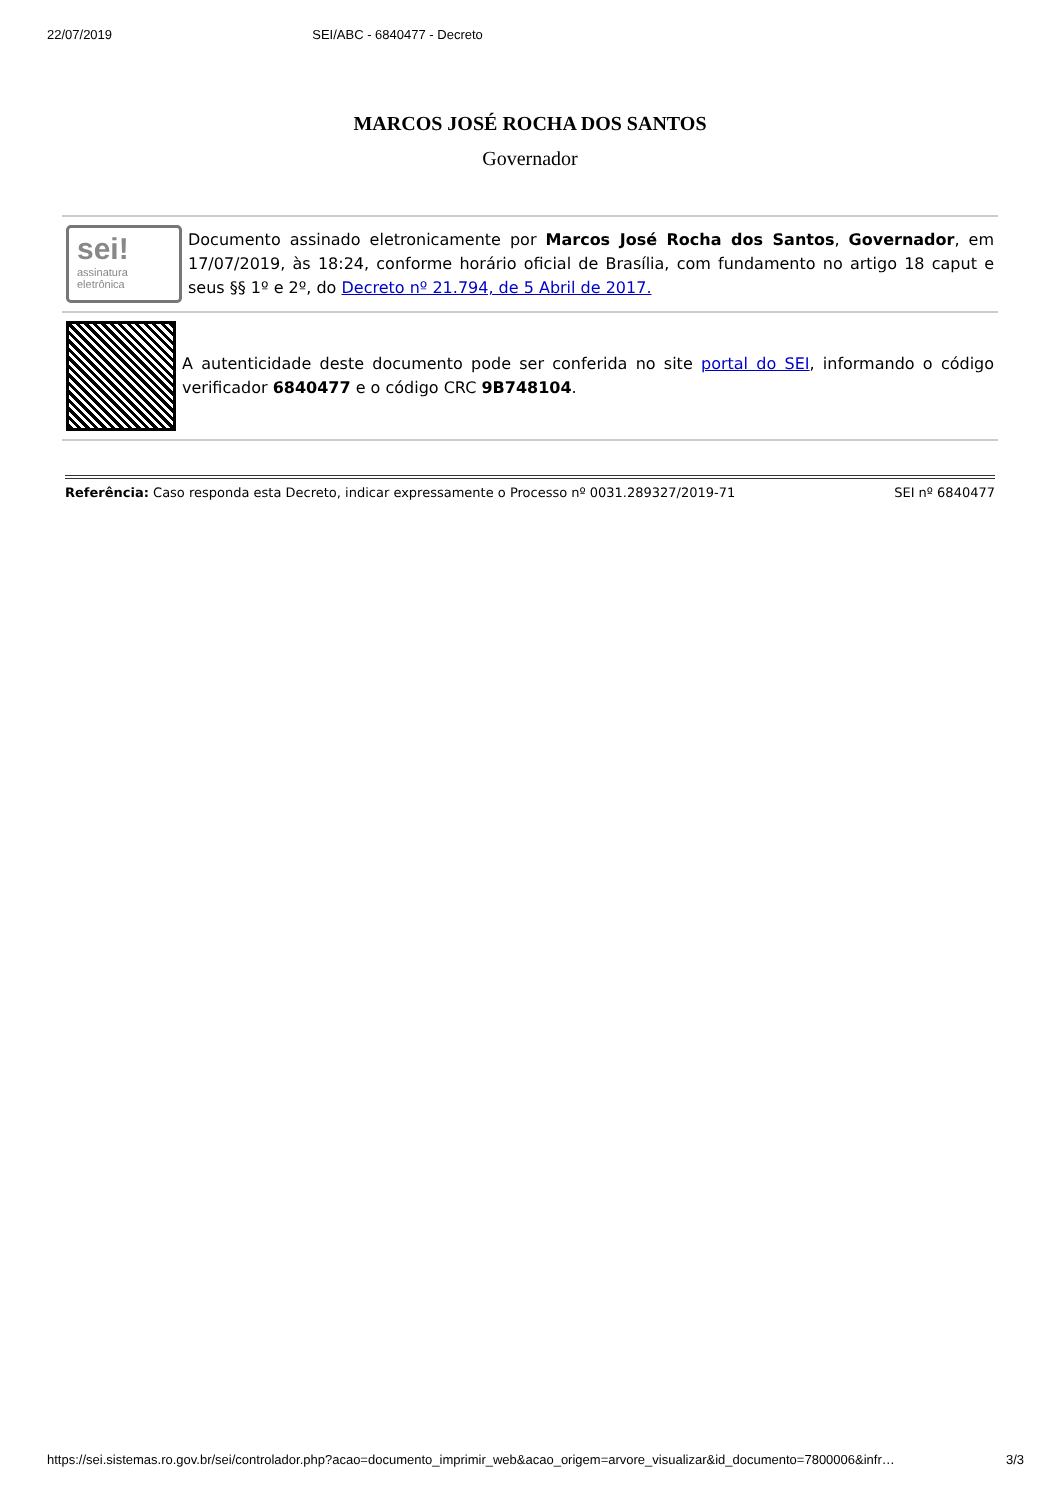22/07/2019 SEI/ABC - 6840477 - Decreto
MARCOS JOSÉ ROCHA DOS SANTOS
Governador
sei!
assinatura
eletrônica
Documento assinado eletronicamente por Marcos José Rocha dos Santos, Governador, em 17/07/2019, às 18:24, conforme horário oficial de Brasília, com fundamento no artigo 18 caput e seus §§ 1º e 2º, do Decreto nº 21.794, de 5 Abril de 2017.
A autenticidade deste documento pode ser conferida no site portal do SEI, informando o código verificador 6840477 e o código CRC 9B748104.
Referência: Caso responda esta Decreto, indicar expressamente o Processo nº 0031.289327/2019-71 SEI nº 6840477
https://sei.sistemas.ro.gov.br/sei/controlador.php?acao=documento_imprimir_web&acao_origem=arvore_visualizar&id_documento=7800006&infr… 3/3